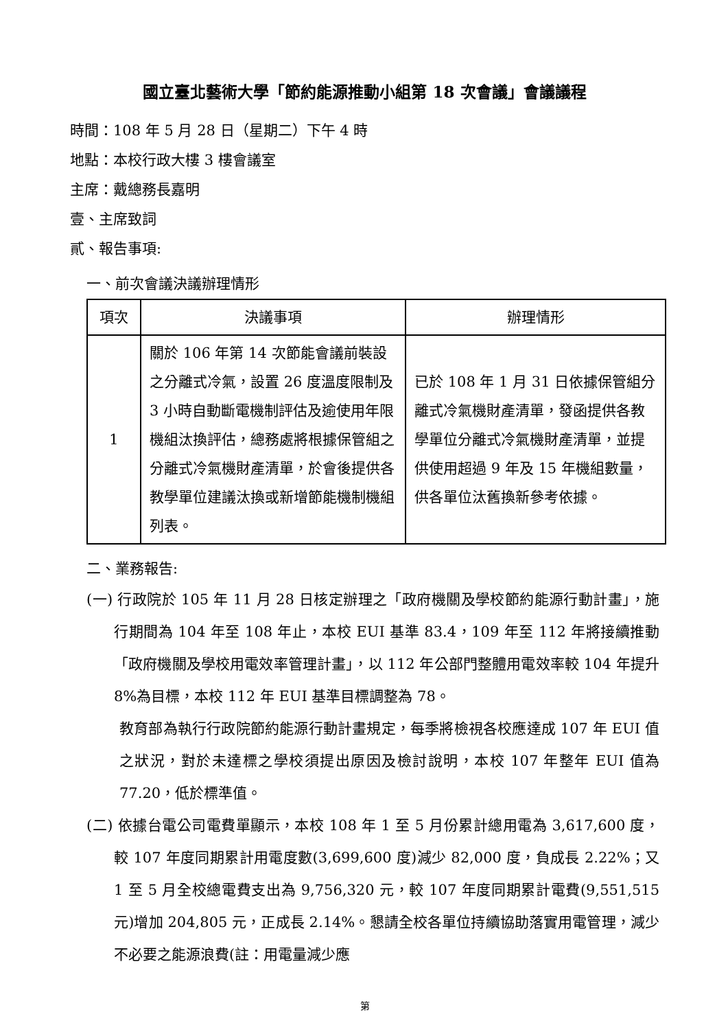國立臺北藝術大學「節約能源推動小組第 18 次會議」會議議程
時間：108 年 5 月 28 日（星期二）下午 4 時
地點：本校行政大樓 3 樓會議室
主席：戴總務長嘉明
壹、主席致詞
貳、報告事項:
一、前次會議決議辦理情形
| 項次 | 決議事項 | 辦理情形 |
| --- | --- | --- |
| 1 | 關於 106 年第 14 次節能會議前裝設之分離式冷氣，設置 26 度溫度限制及 3 小時自動斷電機制評估及逾使用年限機組汰換評估，總務處將根據保管組之分離式冷氣機財產清單，於會後提供各教學單位建議汰換或新增節能機制機組列表。 | 已於 108 年 1 月 31 日依據保管組分離式冷氣機財產清單，發函提供各教學單位分離式冷氣機財產清單，並提供使用超過 9 年及 15 年機組數量，供各單位汰舊換新參考依據。 |
二、業務報告:
(一) 行政院於 105 年 11 月 28 日核定辦理之「政府機關及學校節約能源行動計畫」，施行期間為 104 年至 108 年止，本校 EUI 基準 83.4，109 年至 112 年將接續推動「政府機關及學校用電效率管理計畫」，以 112 年公部門整體用電效率較 104 年提升 8%為目標，本校 112 年 EUI 基準目標調整為 78。
教育部為執行行政院節約能源行動計畫規定，每季將檢視各校應達成 107 年 EUI 值之狀況，對於未達標之學校須提出原因及檢討說明，本校 107 年整年 EUI 值為 77.20，低於標準值。
(二) 依據台電公司電費單顯示，本校 108 年 1 至 5 月份累計總用電為 3,617,600 度，較 107 年度同期累計用電度數(3,699,600 度)減少 82,000 度，負成長 2.22%；又 1 至 5 月全校總電費支出為 9,756,320 元，較 107 年度同期累計電費(9,551,515 元)增加 204,805 元，正成長 2.14%。懇請全校各單位持續協助落實用電管理，減少不必要之能源浪費(註：用電量減少應
第